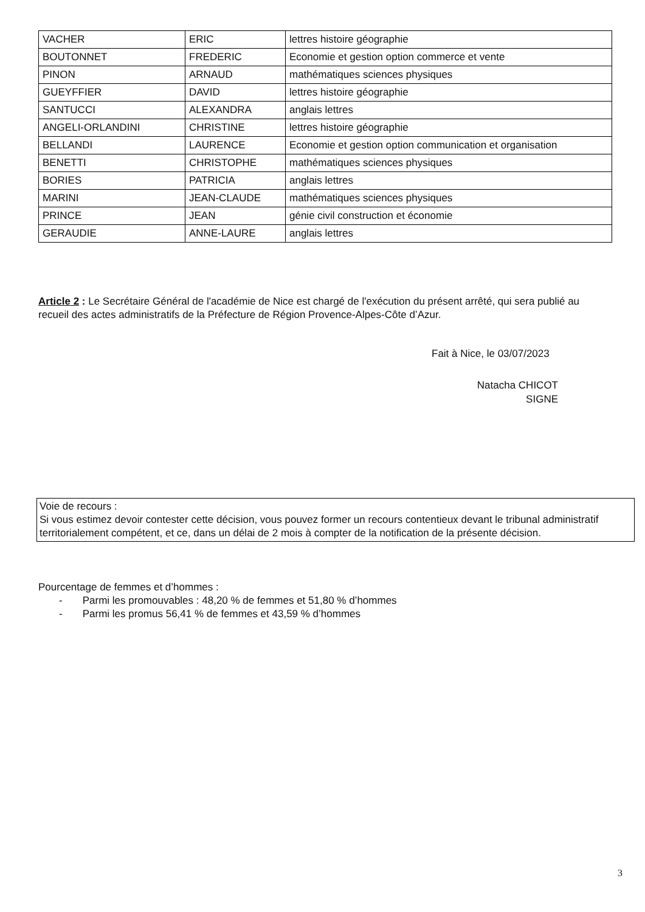| VACHER | ERIC | lettres histoire géographie |
| BOUTONNET | FREDERIC | Economie et gestion option commerce et vente |
| PINON | ARNAUD | mathématiques sciences physiques |
| GUEYFFIER | DAVID | lettres histoire géographie |
| SANTUCCI | ALEXANDRA | anglais lettres |
| ANGELI-ORLANDINI | CHRISTINE | lettres histoire géographie |
| BELLANDI | LAURENCE | Economie et gestion option communication et organisation |
| BENETTI | CHRISTOPHE | mathématiques sciences physiques |
| BORIES | PATRICIA | anglais lettres |
| MARINI | JEAN-CLAUDE | mathématiques sciences physiques |
| PRINCE | JEAN | génie civil construction et économie |
| GERAUDIE | ANNE-LAURE | anglais lettres |
Article 2 : Le Secrétaire Général de l'académie de Nice est chargé de l'exécution du présent arrêté, qui sera publié au recueil des actes administratifs de la Préfecture de Région Provence-Alpes-Côte d’Azur.
Fait à Nice, le 03/07/2023
Natacha CHICOT
SIGNE
Voie de recours :
Si vous estimez devoir contester cette décision, vous pouvez former un recours contentieux devant le tribunal administratif territorialement compétent, et ce, dans un délai de 2 mois à compter de la notification de la présente décision.
Pourcentage de femmes et d’hommes :
- Parmi les promouvables : 48,20 % de femmes et 51,80 % d’hommes
- Parmi les promus 56,41 % de femmes et 43,59 % d’hommes
3